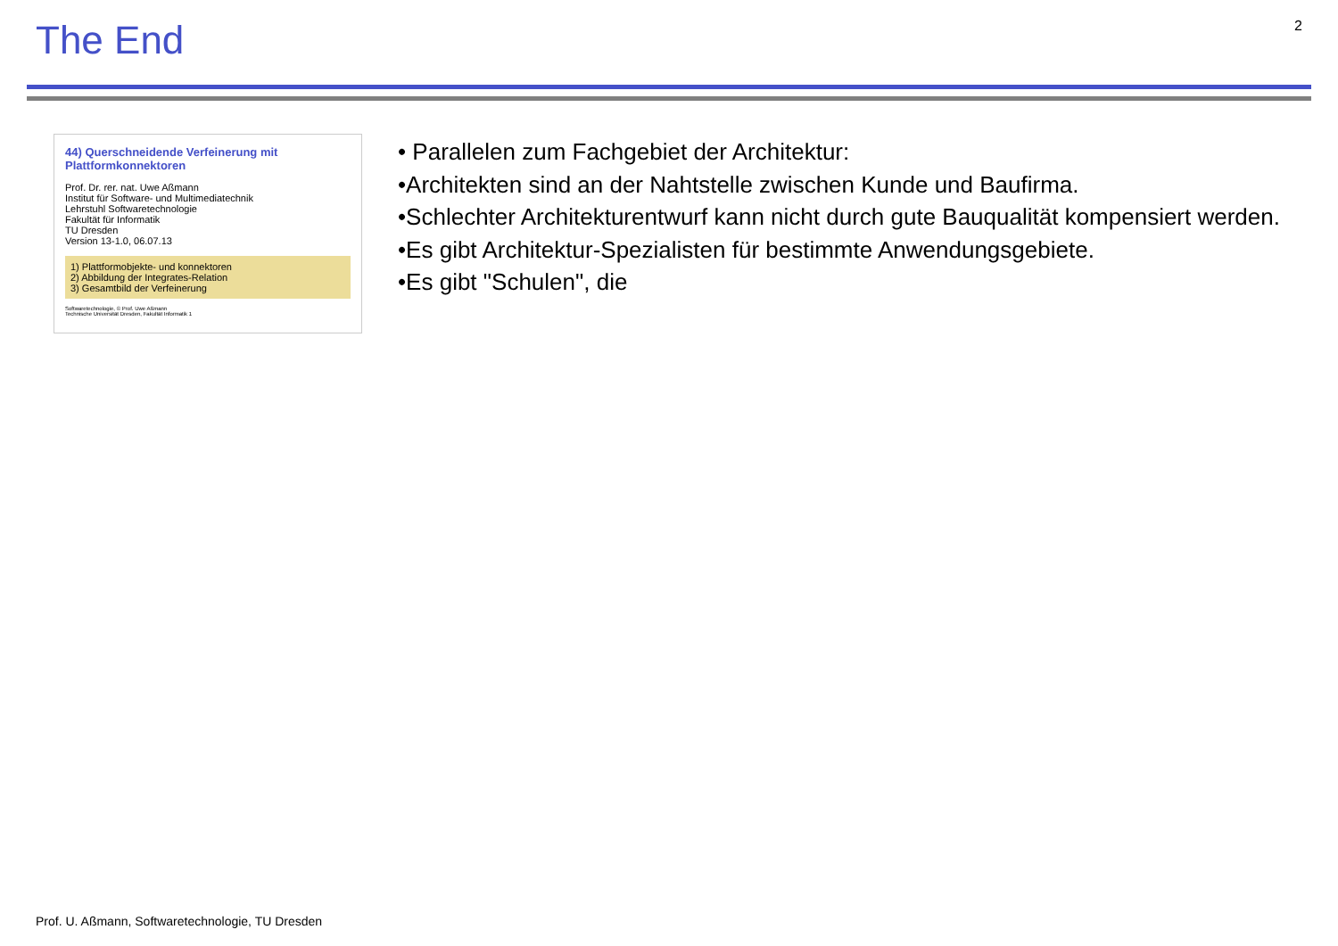The End
2
44) Querschneidende Verfeinerung mit Plattformkonnektoren
Prof. Dr. rer. nat. Uwe Aßmann
Institut für Software- und Multimediatechnik
Lehrstuhl Softwaretechnologie
Fakultät für Informatik
TU Dresden
Version 13-1.0, 06.07.13
1) Plattformobjekte- und konnektoren
2) Abbildung der Integrates-Relation
3) Gesamtbild der Verfeinerung
Softwaretechnologie, © Prof. Uwe Aßmann
Technische Universität Dresden, Fakultät Informatik 1
• Parallelen zum Fachgebiet der Architektur:
•Architekten sind an der Nahtstelle zwischen Kunde und Baufirma.
•Schlechter Architekturentwurf kann nicht durch gute Bauqualität kompensiert werden.
•Es gibt Architektur-Spezialisten für bestimmte Anwendungsgebiete.
•Es gibt "Schulen", die
Prof. U. Aßmann, Softwaretechnologie, TU Dresden